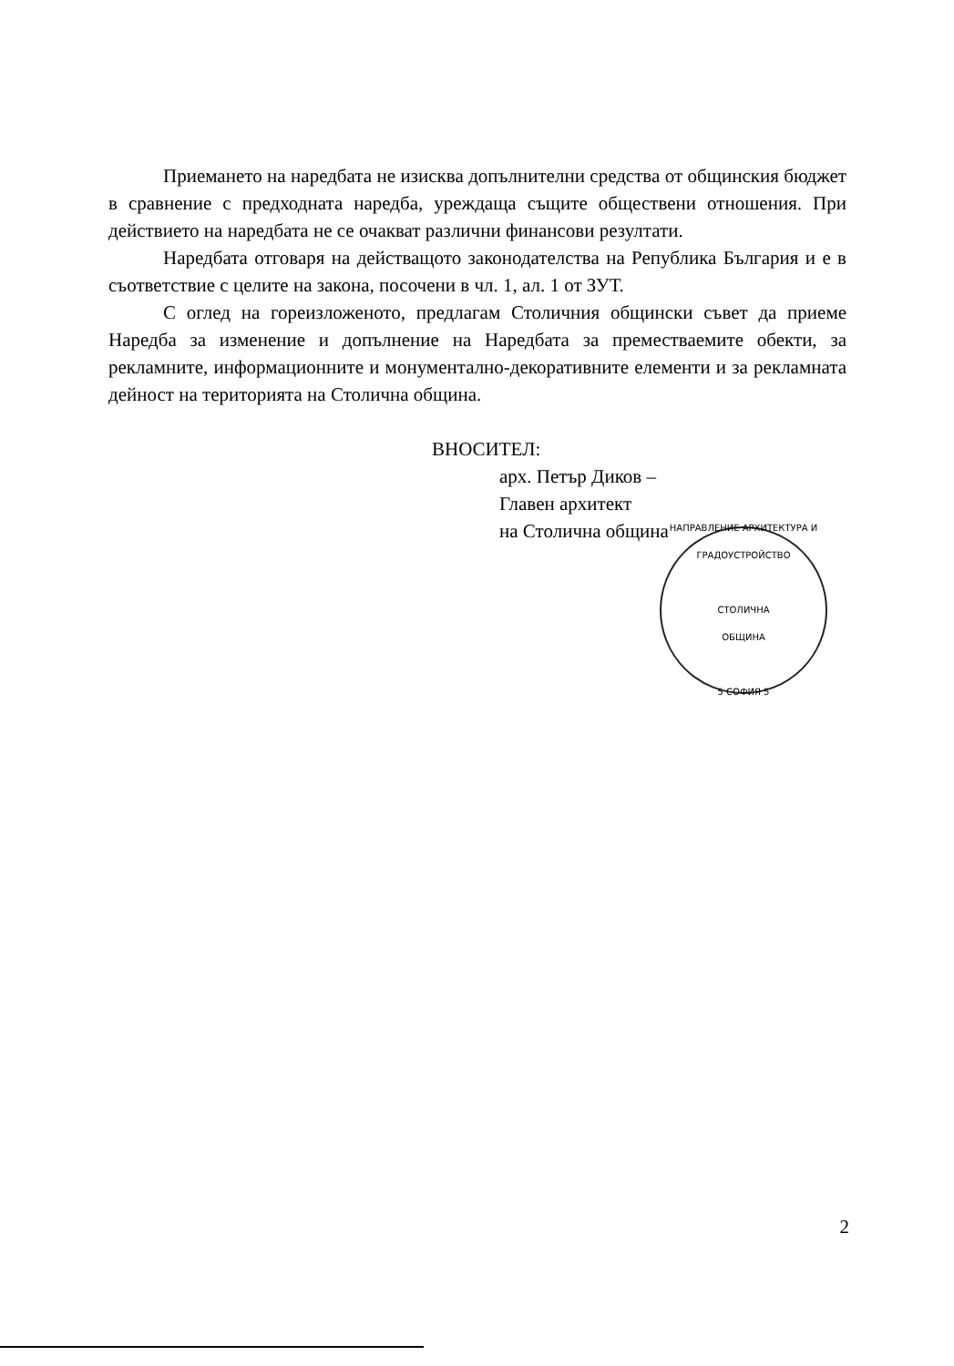Приемането на наредбата не изисква допълнителни средства от общинския бюджет в сравнение с предходната наредба, уреждаща същите обществени отношения. При действието на наредбата не се очакват различни финансови резултати.
Наредбата отговаря на действащото законодателства на Република България и е в съответствие с целите на закона, посочени в чл. 1, ал. 1 от ЗУТ.
С оглед на гореизложеното, предлагам Столичния общински съвет да приеме Наредба за изменение и допълнение на Наредбата за преместваемите обекти, за рекламните, информационните и монументално-декоративните елементи и за рекламната дейност на територията на Столична община.
ВНОСИТЕЛ:
арх. Петър Диков –
Главен архитект
на Столична община
НАПРАВЛЕНИЕ АРХИТЕКТУРА И ГРАДОУСТРОЙСТВО
СТОЛИЧНА
ОБЩИНА
5 СОФИЯ 5
2